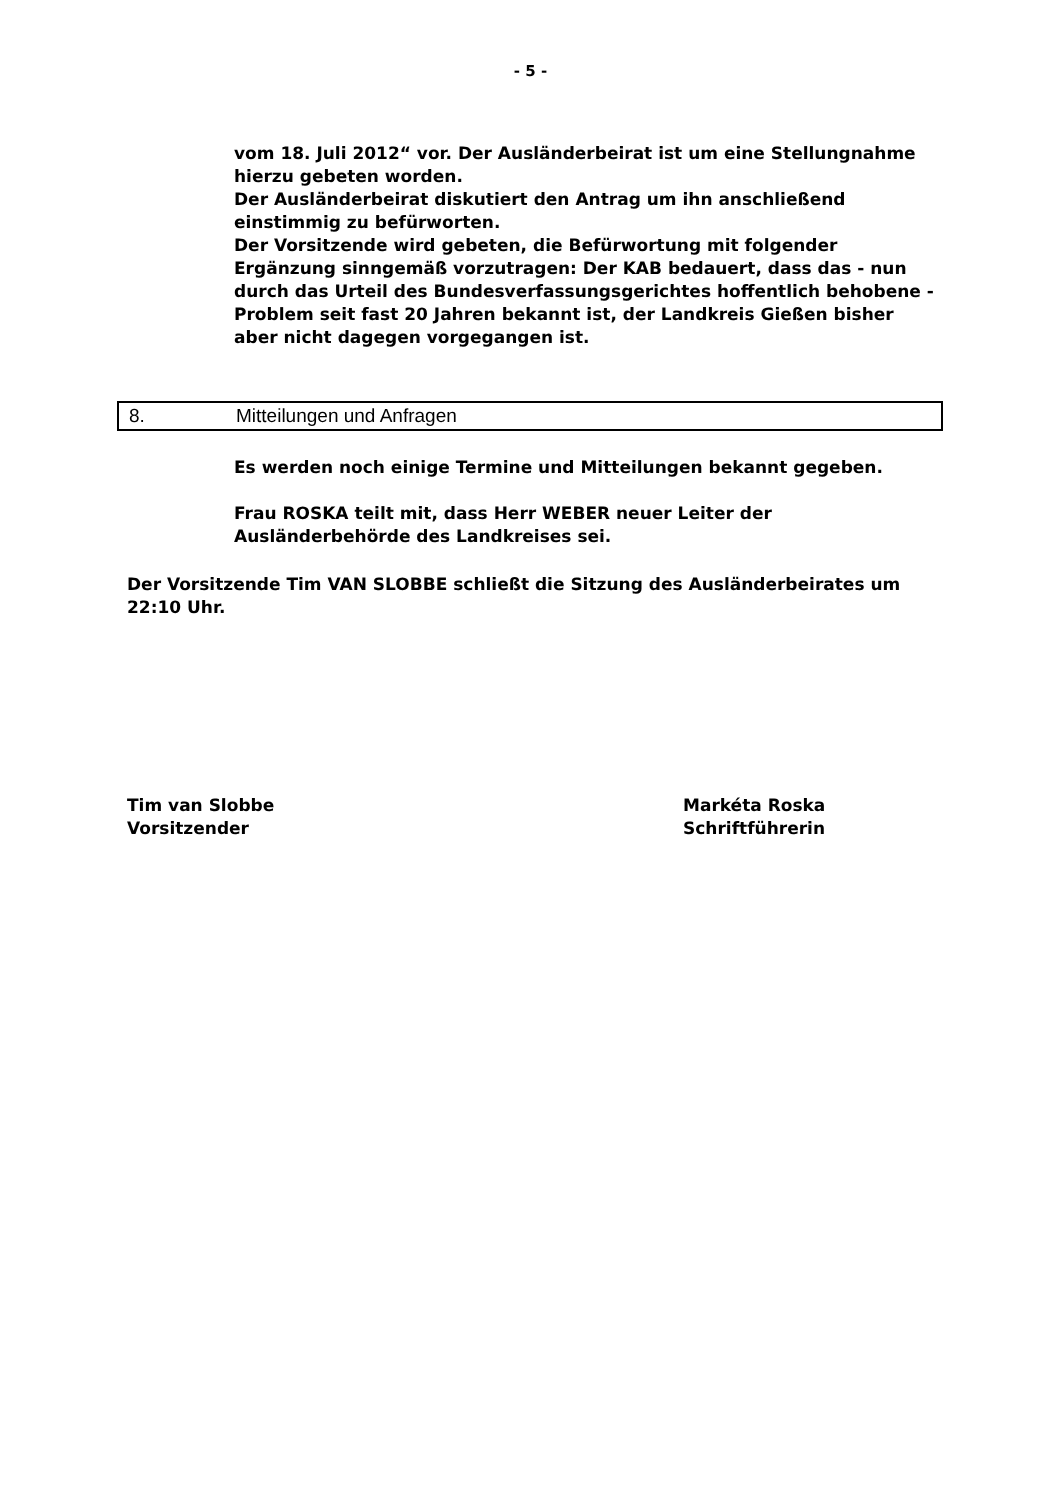- 5 -
vom 18. Juli 2012“ vor. Der Ausländerbeirat ist um eine Stellungnahme hierzu gebeten worden.
Der Ausländerbeirat diskutiert den Antrag um ihn anschließend einstimmig zu befürworten.
Der Vorsitzende wird gebeten, die Befürwortung mit folgender Ergänzung sinngemäß vorzutragen: Der KAB bedauert, dass das - nun durch das Urteil des Bundesverfassungsgerichtes hoffentlich behobene - Problem seit fast 20 Jahren bekannt ist, der Landkreis Gießen bisher aber nicht dagegen vorgegangen ist.
8. Mitteilungen und Anfragen
Es werden noch einige Termine und Mitteilungen bekannt gegeben.
Frau ROSKA teilt mit, dass Herr WEBER neuer Leiter der Ausländerbehörde des Landkreises sei.
Der Vorsitzende Tim VAN SLOBBE schließt die Sitzung des Ausländerbeirates um 22:10 Uhr.
Tim van Slobbe
Vorsitzender
Markéta Roska
Schriftführerin